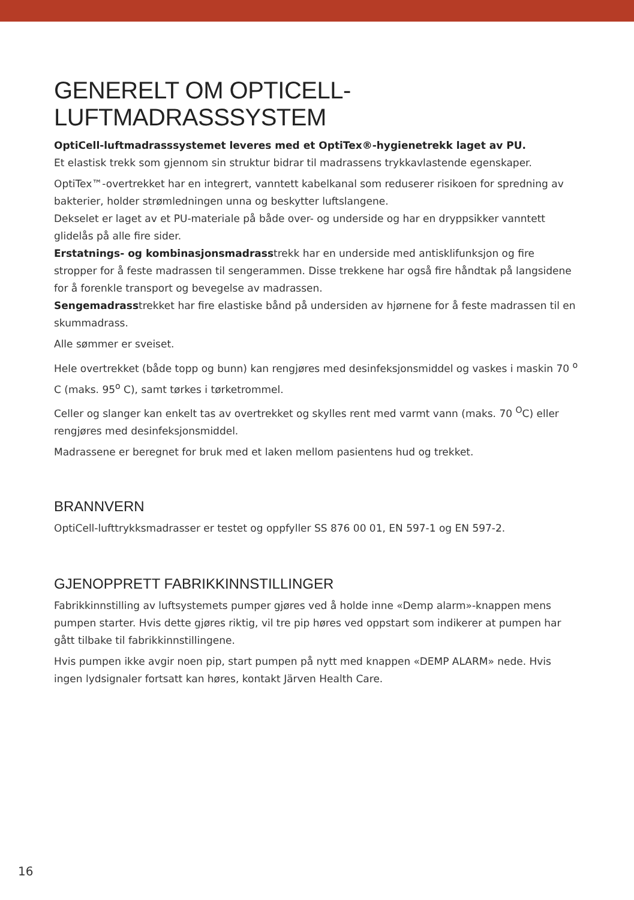GENERELT OM OPTICELL-LUFTMADRASSSYSTEM
OptiCell-luftmadrasssystemet leveres med et OptiTex®-hygienetrekk laget av PU.
Et elastisk trekk som gjennom sin struktur bidrar til madrassens trykkavlastende egenskaper.
OptiTex™-overtrekket har en integrert, vanntett kabelkanal som reduserer risikoen for spredning av bakterier, holder strømledningen unna og beskytter luftslangene.
Dekselet er laget av et PU-materiale på både over- og underside og har en dryppsikker vanntett glidelås på alle fire sider.
Erstatnings- og kombinasjonsmadrasstrekk har en underside med antisklifunksjon og fire stropper for å feste madrassen til sengerammen. Disse trekkene har også fire håndtak på langsidene for å forenkle transport og bevegelse av madrassen.
Sengemadrasstrekket har fire elastiske bånd på undersiden av hjørnene for å feste madrassen til en skummadrass.
Alle sømmer er sveiset.
Hele overtrekket (både topp og bunn) kan rengjøres med desinfeksjonsmiddel og vaskes i maskin 70 <sup>o</sup> C (maks. 95<sup>o</sup> C), samt tørkes i tørketrommel.
Celler og slanger kan enkelt tas av overtrekket og skylles rent med varmt vann (maks. 70 <sup>O</sup>C) eller rengjøres med desinfeksjonsmiddel.
Madrassene er beregnet for bruk med et laken mellom pasientens hud og trekket.
BRANNVERN
OptiCell-lufttrykksmadrasser er testet og oppfyller SS 876 00 01, EN 597-1 og EN 597-2.
GJENOPPRETT FABRIKKINNSTILLINGER
Fabrikkinnstilling av luftsystemets pumper gjøres ved å holde inne «Demp alarm»-knappen mens pumpen starter. Hvis dette gjøres riktig, vil tre pip høres ved oppstart som indikerer at pumpen har gått tilbake til fabrikkinnstillingene.
Hvis pumpen ikke avgir noen pip, start pumpen på nytt med knappen «DEMP ALARM» nede. Hvis ingen lydsignaler fortsatt kan høres, kontakt Järven Health Care.
16